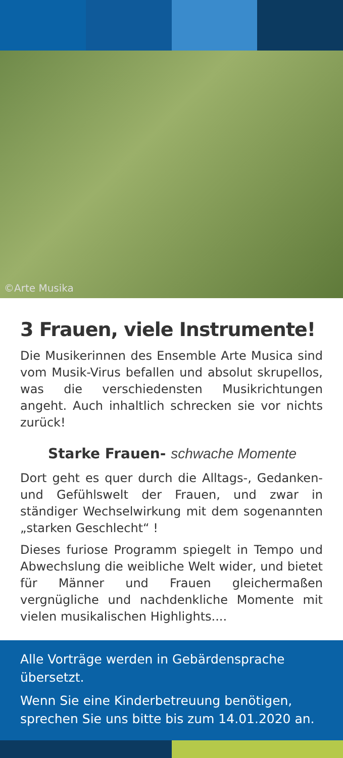©Arte Musika
3 Frauen, viele Instrumente!
Die Musikerinnen des Ensemble Arte Musica sind vom Musik-Virus befallen und absolut skrupellos, was die verschiedensten Musikrichtungen angeht. Auch inhaltlich schrecken sie vor nichts zurück!
Starke Frauen- schwache Momente
Dort geht es quer durch die Alltags-, Gedanken- und Gefühlswelt der Frauen, und zwar in ständiger Wechselwirkung mit dem sogenannten „starken Geschlecht“ !
Dieses furiose Programm spiegelt in Tempo und Abwechslung die weibliche Welt wider, und bietet für Männer und Frauen gleichermaßen vergnügliche und nachdenkliche Momente mit vielen musikalischen Highlights....
Alle Vorträge werden in Gebärdensprache übersetzt.
Wenn Sie eine Kinderbetreuung benötigen, sprechen Sie uns bitte bis zum 14.01.2020 an.